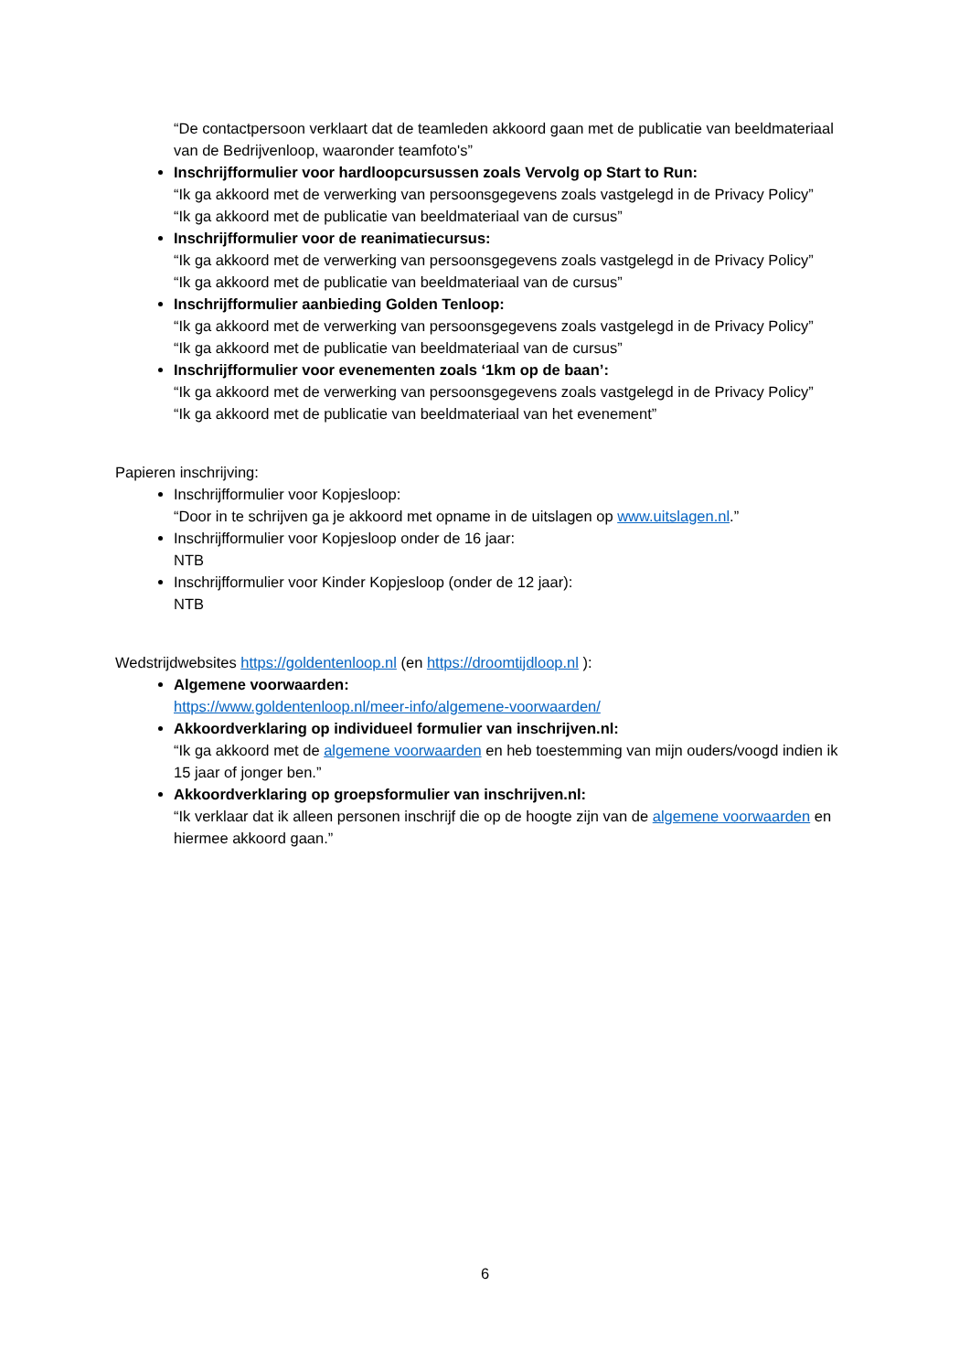“De contactpersoon verklaart dat de teamleden akkoord gaan met de publicatie van beeldmateriaal van de Bedrijvenloop, waaronder teamfoto's”
Inschrijfformulier voor hardloopcursussen zoals Vervolg op Start to Run:
“Ik ga akkoord met de verwerking van persoonsgegevens zoals vastgelegd in de Privacy Policy”
“Ik ga akkoord met de publicatie van beeldmateriaal van de cursus”
Inschrijfformulier voor de reanimatiecursus:
“Ik ga akkoord met de verwerking van persoonsgegevens zoals vastgelegd in de Privacy Policy”
“Ik ga akkoord met de publicatie van beeldmateriaal van de cursus”
Inschrijfformulier aanbieding Golden Tenloop:
“Ik ga akkoord met de verwerking van persoonsgegevens zoals vastgelegd in de Privacy Policy”
“Ik ga akkoord met de publicatie van beeldmateriaal van de cursus”
Inschrijfformulier voor evenementen zoals ‘1km op de baan’:
“Ik ga akkoord met de verwerking van persoonsgegevens zoals vastgelegd in de Privacy Policy”
“Ik ga akkoord met de publicatie van beeldmateriaal van het evenement”
Papieren inschrijving:
Inschrijfformulier voor Kopjesloop:
“Door in te schrijven ga je akkoord met opname in de uitslagen op www.uitslagen.nl.”
Inschrijfformulier voor Kopjesloop onder de 16 jaar:
NTB
Inschrijfformulier voor Kinder Kopjesloop (onder de 12 jaar):
NTB
Wedstrijdwebsites https://goldentenloop.nl (en https://droomtijdloop.nl ):
Algemene voorwaarden:
https://www.goldentenloop.nl/meer-info/algemene-voorwaarden/
Akkoordverklaring op individueel formulier van inschrijven.nl:
“Ik ga akkoord met de algemene voorwaarden en heb toestemming van mijn ouders/voogd indien ik 15 jaar of jonger ben.”
Akkoordverklaring op groepsformulier van inschrijven.nl:
“Ik verklaar dat ik alleen personen inschrijf die op de hoogte zijn van de algemene voorwaarden en hiermee akkoord gaan.”
6